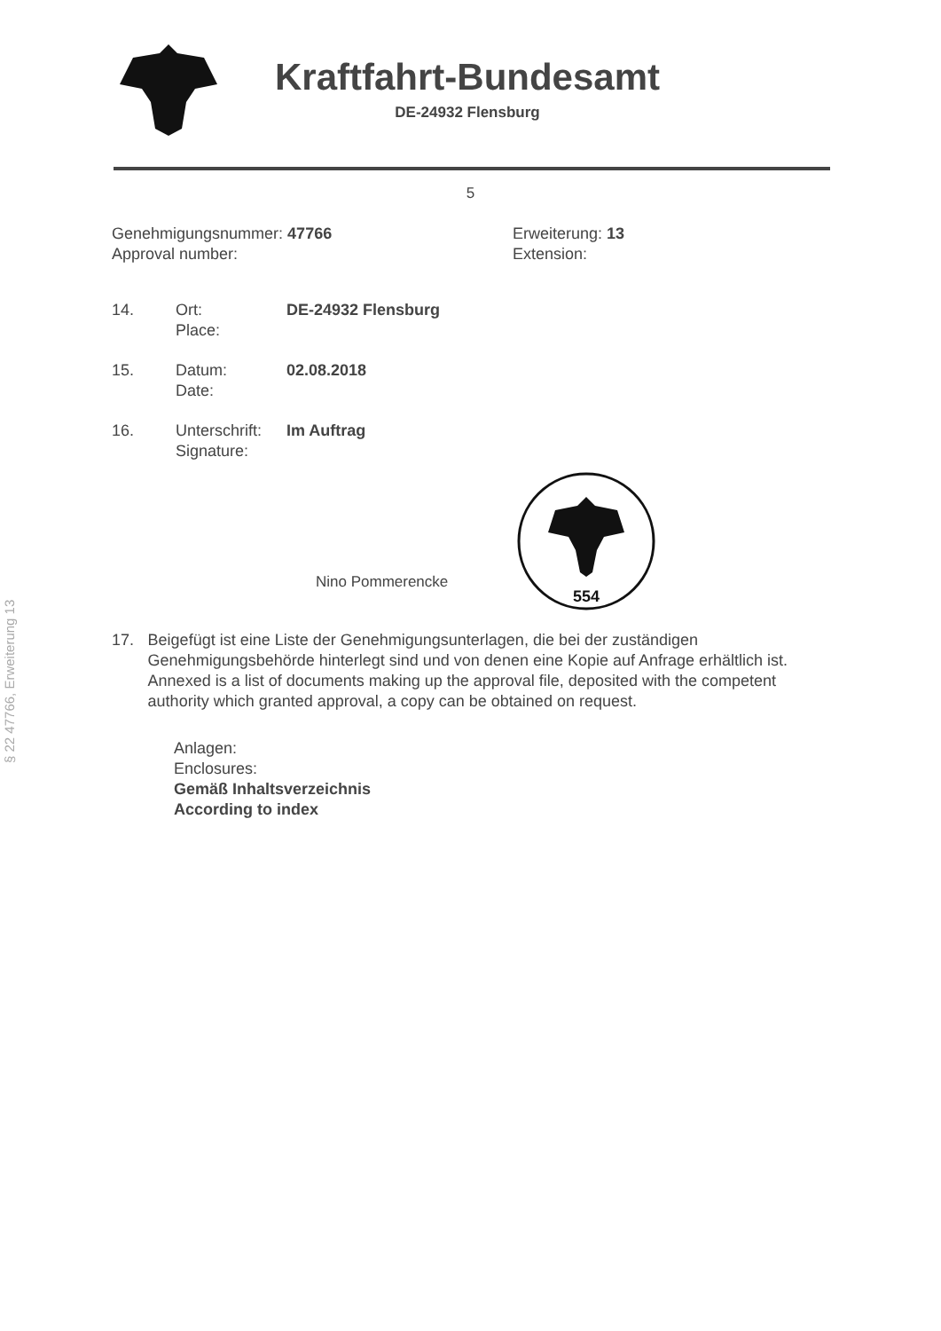Kraftfahrt-Bundesamt
DE-24932 Flensburg
5
Genehmigungsnummer: 47766
Approval number:
Erweiterung: 13
Extension:
14. Ort:
Place:
DE-24932 Flensburg
15. Datum:
Date:
02.08.2018
16. Unterschrift:
Signature:
Im Auftrag
Nino Pommerencke
554
17. Beigefügt ist eine Liste der Genehmigungsunterlagen, die bei der zuständigen Genehmigungsbehörde hinterlegt sind und von denen eine Kopie auf Anfrage erhältlich ist.
Annexed is a list of documents making up the approval file, deposited with the competent authority which granted approval, a copy can be obtained on request.
Anlagen:
Enclosures:
Gemäß Inhaltsverzeichnis
According to index
§ 22 47766, Erweiterung 13